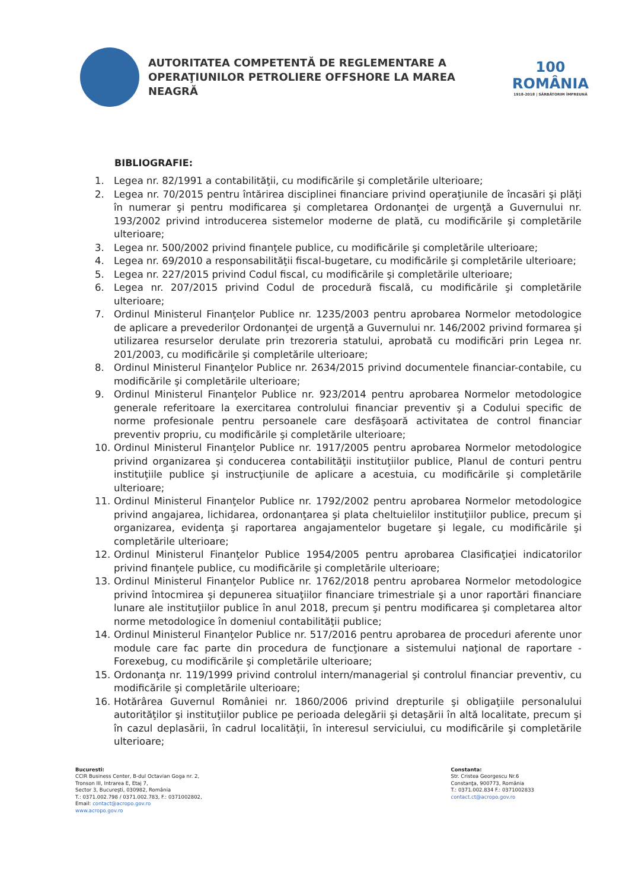AUTORITATEA COMPETENTĂ DE REGLEMENTARE A
OPERAŢIUNILOR PETROLIERE OFFSHORE LA MAREA NEAGRĂ
100
ROMÂNIA
1918-2018 | SĂRBĂTORIM ÎMPREUNĂ
BIBLIOGRAFIE:
1. Legea nr. 82/1991 a contabilităţii, cu modificările şi completările ulterioare;
2. Legea nr. 70/2015 pentru întărirea disciplinei financiare privind operaţiunile de încasări şi plăţi în numerar şi pentru modificarea şi completarea Ordonanţei de urgenţă a Guvernului nr. 193/2002 privind introducerea sistemelor moderne de plată, cu modificările şi completările ulterioare;
3. Legea nr. 500/2002 privind finanţele publice, cu modificările şi completările ulterioare;
4. Legea nr. 69/2010 a responsabilităţii fiscal-bugetare, cu modificările şi completările ulterioare;
5. Legea nr. 227/2015 privind Codul fiscal, cu modificările şi completările ulterioare;
6. Legea nr. 207/2015 privind Codul de procedură fiscală, cu modificările şi completările ulterioare;
7. Ordinul Ministerul Finanţelor Publice nr. 1235/2003 pentru aprobarea Normelor metodologice de aplicare a prevederilor Ordonanţei de urgenţă a Guvernului nr. 146/2002 privind formarea şi utilizarea resurselor derulate prin trezoreria statului, aprobată cu modificări prin Legea nr. 201/2003, cu modificările şi completările ulterioare;
8. Ordinul Ministerul Finanţelor Publice nr. 2634/2015 privind documentele financiar-contabile, cu modificările şi completările ulterioare;
9. Ordinul Ministerul Finanţelor Publice nr. 923/2014 pentru aprobarea Normelor metodologice generale referitoare la exercitarea controlului financiar preventiv şi a Codului specific de norme profesionale pentru persoanele care desfăşoară activitatea de control financiar preventiv propriu, cu modificările şi completările ulterioare;
10. Ordinul Ministerul Finanţelor Publice nr. 1917/2005 pentru aprobarea Normelor metodologice privind organizarea şi conducerea contabilităţii instituţiilor publice, Planul de conturi pentru instituţiile publice şi instrucţiunile de aplicare a acestuia, cu modificările şi completările ulterioare;
11. Ordinul Ministerul Finanţelor Publice nr. 1792/2002 pentru aprobarea Normelor metodologice privind angajarea, lichidarea, ordonanţarea şi plata cheltuielilor instituţiilor publice, precum şi organizarea, evidenţa şi raportarea angajamentelor bugetare şi legale, cu modificările şi completările ulterioare;
12. Ordinul Ministerul Finanţelor Publice 1954/2005 pentru aprobarea Clasificaţiei indicatorilor privind finanţele publice, cu modificările şi completările ulterioare;
13. Ordinul Ministerul Finanţelor Publice nr. 1762/2018 pentru aprobarea Normelor metodologice privind întocmirea şi depunerea situaţiilor financiare trimestriale şi a unor raportări financiare lunare ale instituţiilor publice în anul 2018, precum şi pentru modificarea şi completarea altor norme metodologice în domeniul contabilităţii publice;
14. Ordinul Ministerul Finanţelor Publice nr. 517/2016 pentru aprobarea de proceduri aferente unor module care fac parte din procedura de funcţionare a sistemului naţional de raportare - Forexebug, cu modificările şi completările ulterioare;
15. Ordonanţa nr. 119/1999 privind controlul intern/managerial şi controlul financiar preventiv, cu modificările şi completările ulterioare;
16. Hotărârea Guvernul României nr. 1860/2006 privind drepturile şi obligaţiile personalului autorităţilor şi instituţiilor publice pe perioada delegării şi detaşării în altă localitate, precum şi în cazul deplasării, în cadrul localităţii, în interesul serviciului, cu modificările şi completările ulterioare;
Bucuresti:
CCIR Business Center, B-dul Octavian Goga nr. 2,
Tronson III, Intrarea E, Etaj 7,
Sector 3, Bucureşti, 030982, România
T.: 0371.002.798 / 0371.002.783, F.: 0371002802,
Email: contact@acropo.gov.ro
www.acropo.gov.ro
Constanta:
Str. Cristea Georgescu Nr.6
Constanţa, 900773, România
T.: 0371.002.834 F.: 0371002833
contact.ct@acropo.gov.ro